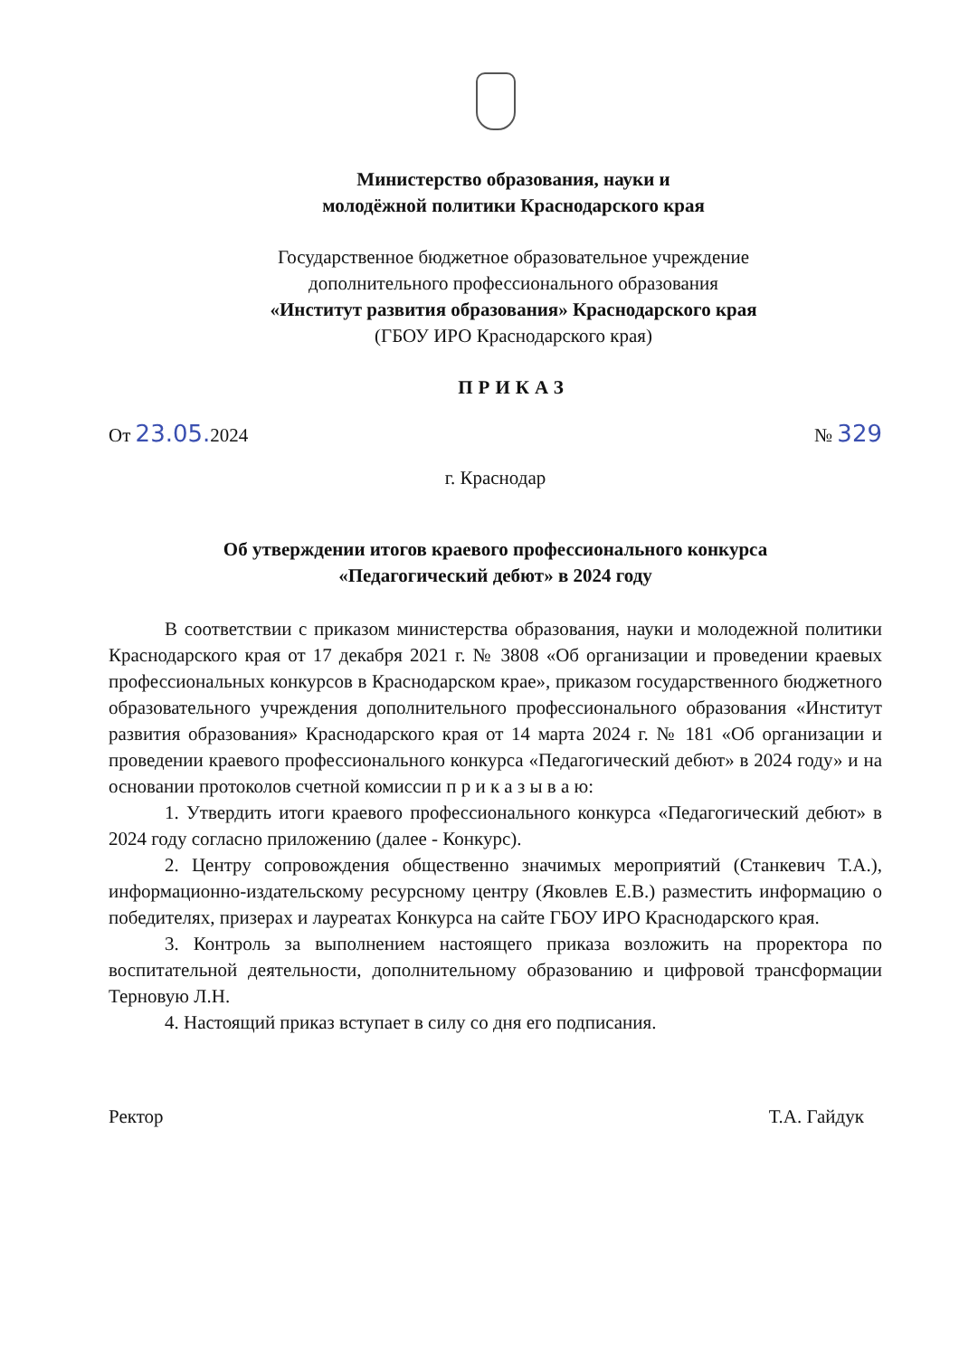Министерство образования, науки и
молодёжной политики Краснодарского края
Государственное бюджетное образовательное учреждение
дополнительного профессионального образования
«Институт развития образования» Краснодарского края
(ГБОУ ИРО Краснодарского края)
ПРИКАЗ
От 23.05. 2024 № 329
г. Краснодар
Об утверждении итогов краевого профессионального конкурса
«Педагогический дебют» в 2024 году
В соответствии с приказом министерства образования, науки и молодежной политики Краснодарского края от 17 декабря 2021 г. № 3808 «Об организации и проведении краевых профессиональных конкурсов в Краснодарском крае», приказом государственного бюджетного образовательного учреждения дополнительного профессионального образования «Институт развития образования» Краснодарского края от 14 марта 2024 г. № 181 «Об организации и проведении краевого профессионального конкурса «Педагогический дебют» в 2024 году» и на основании протоколов счетной комиссии п р и к а з ы в а ю:
1. Утвердить итоги краевого профессионального конкурса «Педагогический дебют» в 2024 году согласно приложению (далее - Конкурс).
2. Центру сопровождения общественно значимых мероприятий (Станкевич Т.А.), информационно-издательскому ресурсному центру (Яковлев Е.В.) разместить информацию о победителях, призерах и лауреатах Конкурса на сайте ГБОУ ИРО Краснодарского края.
3. Контроль за выполнением настоящего приказа возложить на проректора по воспитательной деятельности, дополнительному образованию и цифровой трансформации Терновую Л.Н.
4. Настоящий приказ вступает в силу со дня его подписания.
Ректор Т.А. Гайдук